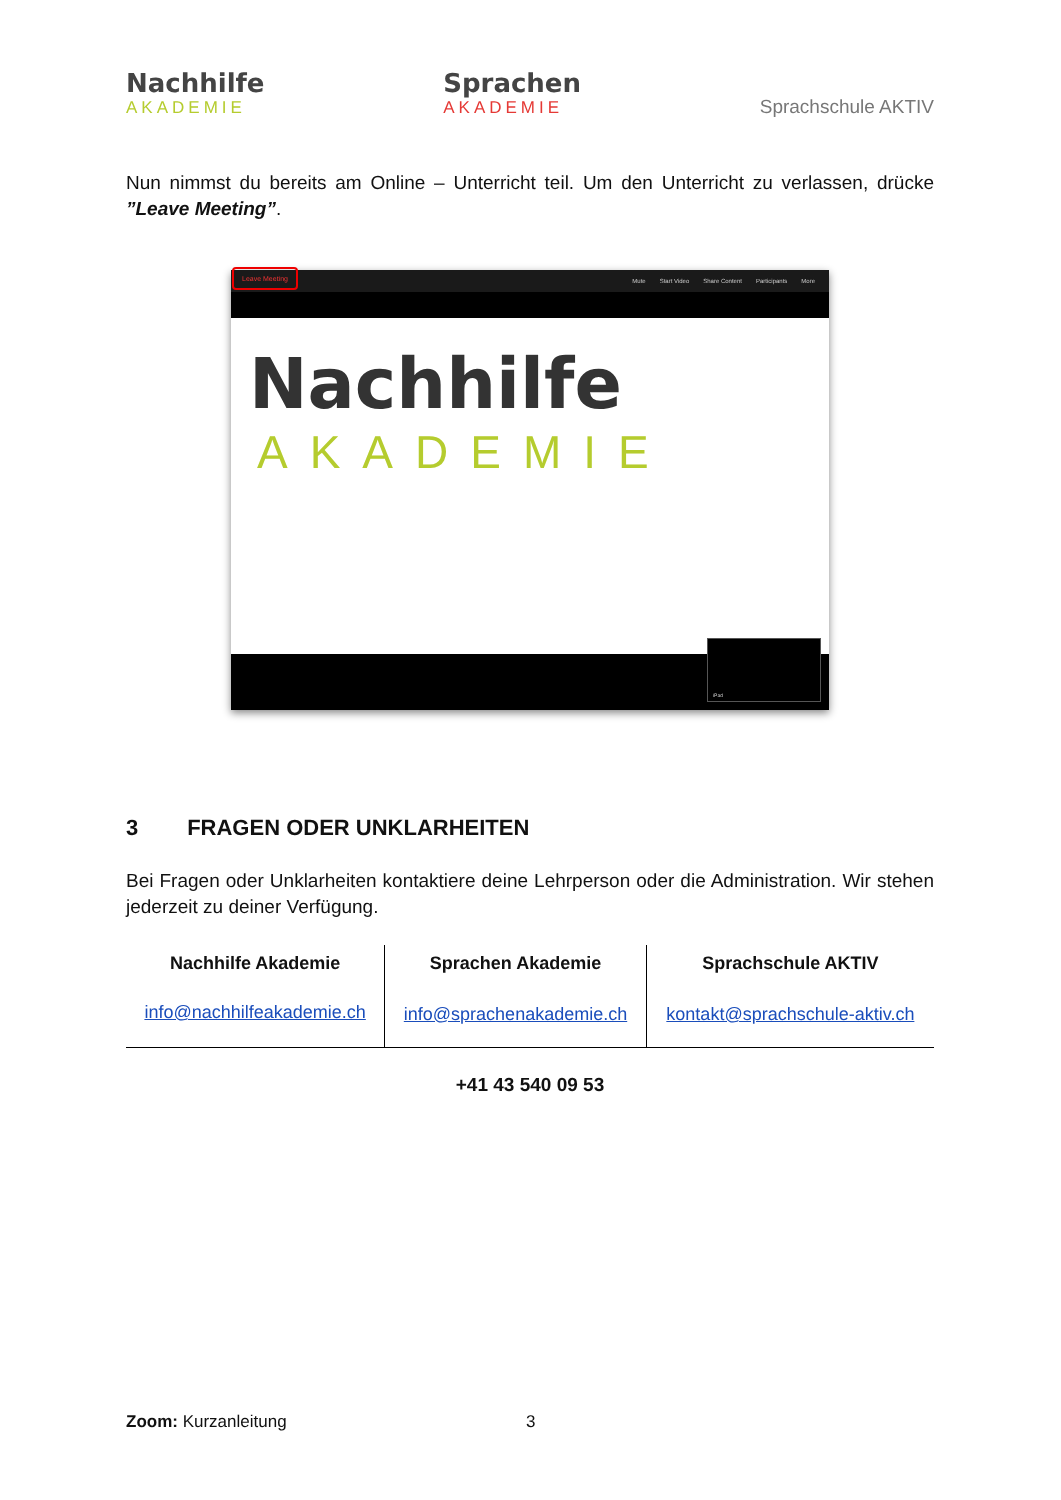Nachhilfe
AKADEMIE
Sprachen
AKADEMIE
Sprachschule AKTIV
Nun nimmst du bereits am Online – Unterricht teil. Um den Unterricht zu verlassen, drücke ”Leave Meeting”.
Mute Start Video Share Content Participants More
Leave Meeting
Nachhilfe
AKADEMIE
iPad
3 FRAGEN ODER UNKLARHEITEN
Bei Fragen oder Unklarheiten kontaktiere deine Lehrperson oder die Administration. Wir stehen jederzeit zu deiner Verfügung.
| Nachhilfe Akademie | Sprachen Akademie | Sprachschule AKTIV |
| --- | --- | --- |
| info@nachhilfeakademie.ch | info@sprachenakademie.ch | kontakt@sprachschule-aktiv.ch |
+41 43 540 09 53
Zoom: Kurzanleitung 3